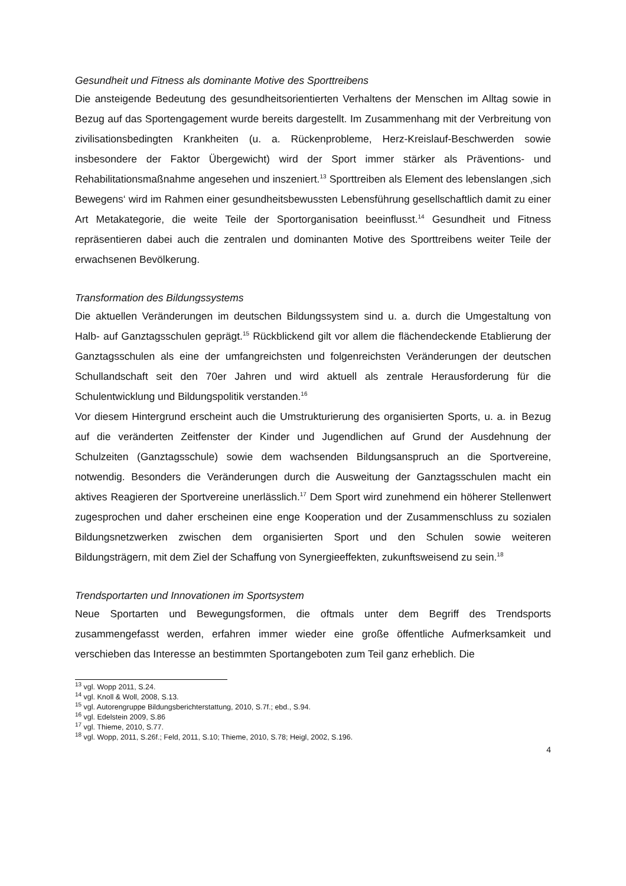Gesundheit und Fitness als dominante Motive des Sporttreibens
Die ansteigende Bedeutung des gesundheitsorientierten Verhaltens der Menschen im Alltag sowie in Bezug auf das Sportengagement wurde bereits dargestellt. Im Zusammenhang mit der Verbreitung von zivilisationsbedingten Krankheiten (u. a. Rückenprobleme, Herz-Kreislauf-Beschwerden sowie insbesondere der Faktor Übergewicht) wird der Sport immer stärker als Präventions- und Rehabilitationsmaßnahme angesehen und inszeniert.<sup>13</sup> Sporttreiben als Element des lebenslangen ‚sich Bewegens‘ wird im Rahmen einer gesundheitsbewussten Lebensführung gesellschaftlich damit zu einer Art Metakategorie, die weite Teile der Sportorganisation beeinflusst.<sup>14</sup> Gesundheit und Fitness repräsentieren dabei auch die zentralen und dominanten Motive des Sporttreibens weiter Teile der erwachsenen Bevölkerung.
Transformation des Bildungssystems
Die aktuellen Veränderungen im deutschen Bildungssystem sind u. a. durch die Umgestaltung von Halb- auf Ganztagsschulen geprägt.<sup>15</sup> Rückblickend gilt vor allem die flächendeckende Etablierung der Ganztagsschulen als eine der umfangreichsten und folgenreichsten Veränderungen der deutschen Schullandschaft seit den 70er Jahren und wird aktuell als zentrale Herausforderung für die Schulentwicklung und Bildungspolitik verstanden.<sup>16</sup>
Vor diesem Hintergrund erscheint auch die Umstrukturierung des organisierten Sports, u. a. in Bezug auf die veränderten Zeitfenster der Kinder und Jugendlichen auf Grund der Ausdehnung der Schulzeiten (Ganztagsschule) sowie dem wachsenden Bildungsanspruch an die Sportvereine, notwendig. Besonders die Veränderungen durch die Ausweitung der Ganztagsschulen macht ein aktives Reagieren der Sportvereine unerlässlich.<sup>17</sup> Dem Sport wird zunehmend ein höherer Stellenwert zugesprochen und daher erscheinen eine enge Kooperation und der Zusammenschluss zu sozialen Bildungsnetzwerken zwischen dem organisierten Sport und den Schulen sowie weiteren Bildungsträgern, mit dem Ziel der Schaffung von Synergieeffekten, zukunftsweisend zu sein.<sup>18</sup>
Trendsportarten und Innovationen im Sportsystem
Neue Sportarten und Bewegungsformen, die oftmals unter dem Begriff des Trendsports zusammengefasst werden, erfahren immer wieder eine große öffentliche Aufmerksamkeit und verschieben das Interesse an bestimmten Sportangeboten zum Teil ganz erheblich. Die
<sup>13</sup> vgl. Wopp 2011, S.24.
<sup>14</sup> vgl. Knoll & Woll, 2008, S.13.
<sup>15</sup> vgl. Autorengruppe Bildungsberichterstattung, 2010, S.7f.; ebd., S.94.
<sup>16</sup> vgl. Edelstein 2009, S.86
<sup>17</sup> vgl. Thieme, 2010, S.77.
<sup>18</sup> vgl. Wopp, 2011, S.26f.; Feld, 2011, S.10; Thieme, 2010, S.78; Heigl, 2002, S.196.
4